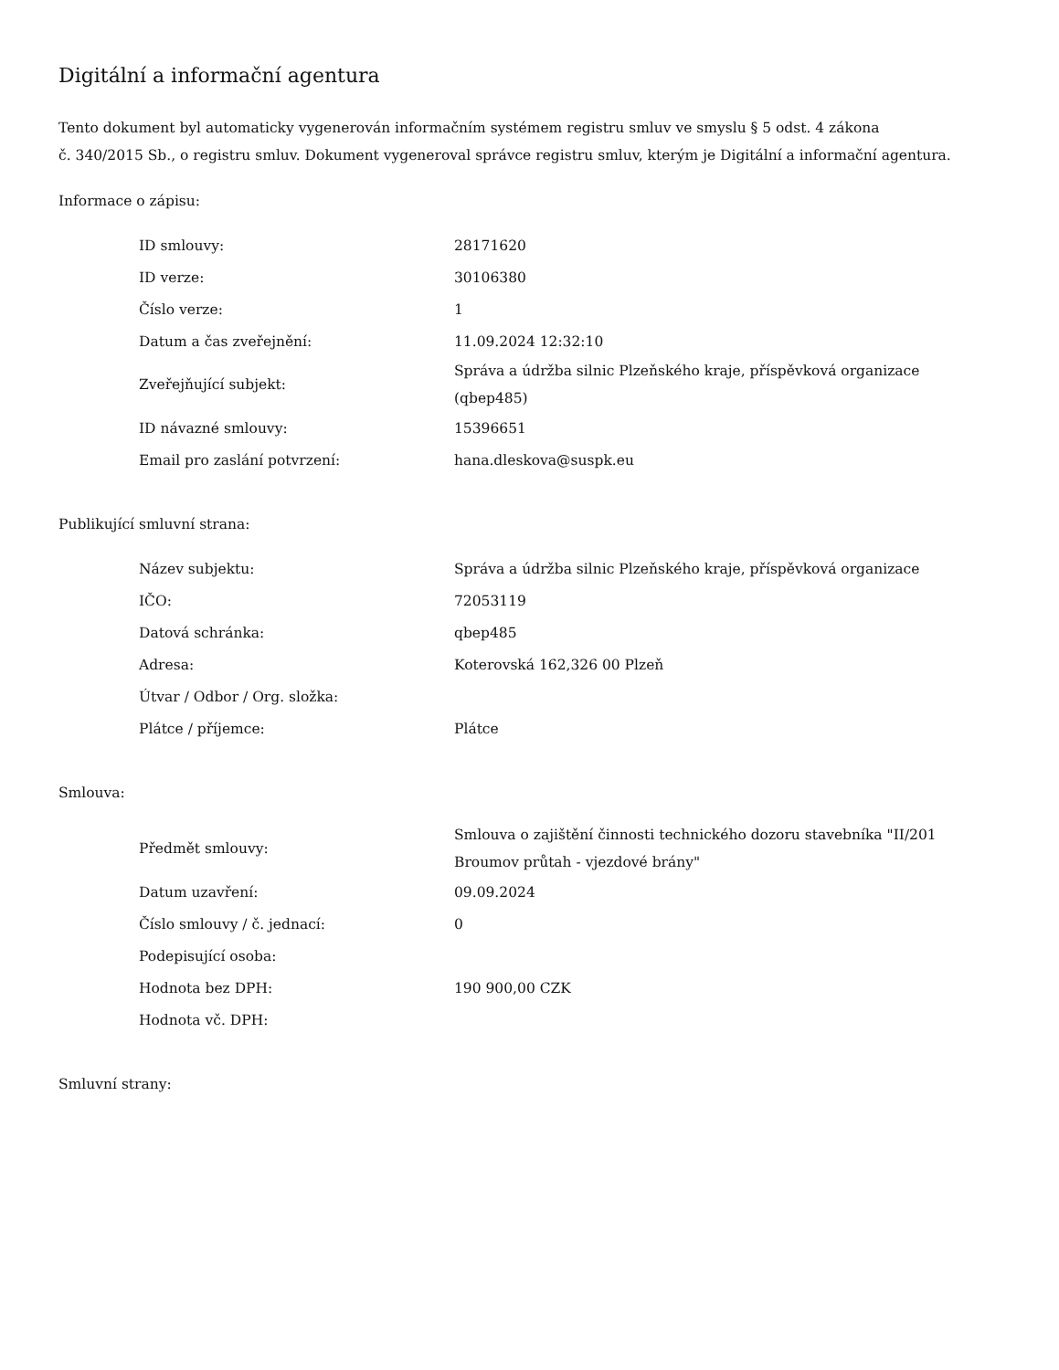Digitální a informační agentura
Tento dokument byl automaticky vygenerován informačním systémem registru smluv ve smyslu § 5 odst. 4 zákona
č. 340/2015 Sb., o registru smluv. Dokument vygeneroval správce registru smluv, kterým je Digitální a informační agentura.
Informace o zápisu:
| ID smlouvy: | 28171620 |
| ID verze: | 30106380 |
| Číslo verze: | 1 |
| Datum a čas zveřejnění: | 11.09.2024 12:32:10 |
| Zveřejňující subjekt: | Správa a údržba silnic Plzeňského kraje, příspěvková organizace (qbep485) |
| ID návazné smlouvy: | 15396651 |
| Email pro zaslání potvrzení: | hana.dleskova@suspk.eu |
Publikující smluvní strana:
| Název subjektu: | Správa a údržba silnic Plzeňského kraje, příspěvková organizace |
| IČO: | 72053119 |
| Datová schránka: | qbep485 |
| Adresa: | Koterovská 162,326 00 Plzeň |
| Útvar / Odbor / Org. složka: | |
| Plátce / příjemce: | Plátce |
Smlouva:
| Předmět smlouvy: | Smlouva o zajištění činnosti technického dozoru stavebníka "II/201 Broumov průtah - vjezdové brány" |
| Datum uzavření: | 09.09.2024 |
| Číslo smlouvy / č. jednací: | 0 |
| Podepisující osoba: | |
| Hodnota bez DPH: | 190 900,00 CZK |
| Hodnota vč. DPH: | |
Smluvní strany: